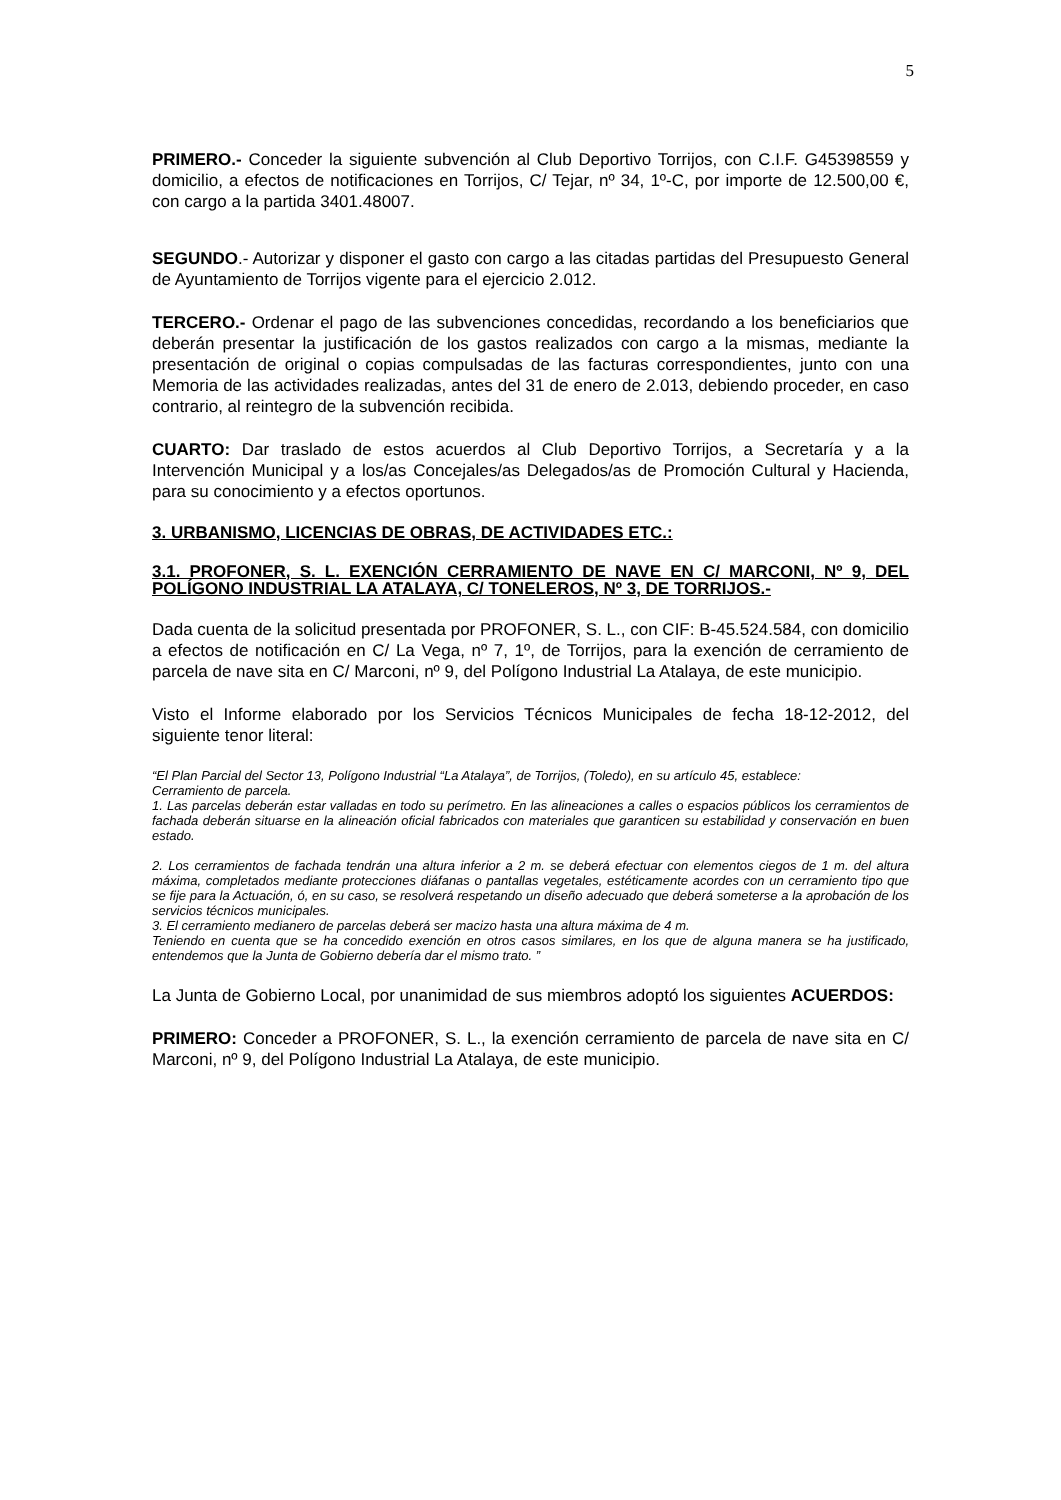5
PRIMERO.- Conceder la siguiente subvención al Club Deportivo Torrijos, con C.I.F. G45398559 y domicilio, a efectos de notificaciones en Torrijos, C/ Tejar, nº 34, 1º-C, por importe de 12.500,00 €, con cargo a la partida 3401.48007.
SEGUNDO.- Autorizar y disponer el gasto con cargo a las citadas partidas del Presupuesto General de Ayuntamiento de Torrijos vigente para el ejercicio 2.012.
TERCERO.- Ordenar el pago de las subvenciones concedidas, recordando a los beneficiarios que deberán presentar la justificación de los gastos realizados con cargo a la mismas, mediante la presentación de original o copias compulsadas de las facturas correspondientes, junto con una Memoria de las actividades realizadas, antes del 31 de enero de 2.013, debiendo proceder, en caso contrario, al reintegro de la subvención recibida.
CUARTO: Dar traslado de estos acuerdos al Club Deportivo Torrijos, a Secretaría y a la Intervención Municipal y a los/as Concejales/as Delegados/as de Promoción Cultural y Hacienda, para su conocimiento y a efectos oportunos.
3. URBANISMO, LICENCIAS DE OBRAS, DE ACTIVIDADES ETC.:
3.1. PROFONER, S. L. EXENCIÓN CERRAMIENTO DE NAVE EN C/ MARCONI, Nº 9, DEL POLÍGONO INDUSTRIAL LA ATALAYA, C/ TONELEROS, Nº 3, DE TORRIJOS.-
Dada cuenta de la solicitud presentada por PROFONER, S. L., con CIF: B-45.524.584, con domicilio a efectos de notificación en C/ La Vega, nº 7, 1º, de Torrijos, para la exención de cerramiento de parcela de nave sita en C/ Marconi, nº 9, del Polígono Industrial La Atalaya, de este municipio.
Visto el Informe elaborado por los Servicios Técnicos Municipales de fecha 18-12-2012, del siguiente tenor literal:
“El Plan Parcial del Sector 13, Polígono Industrial “La Atalaya”, de Torrijos, (Toledo), en su artículo 45, establece:
Cerramiento de parcela.
1. Las parcelas deberán estar valladas en todo su perímetro. En las alineaciones a calles o espacios públicos los cerramientos de fachada deberán situarse en la alineación oficial fabricados con materiales que garanticen su estabilidad y conservación en buen estado.
2. Los cerramientos de fachada tendrán una altura inferior a 2 m. se deberá efectuar con elementos ciegos de 1 m. del altura máxima, completados mediante protecciones diáfanas o pantallas vegetales, estéticamente acordes con un cerramiento tipo que se fije para la Actuación, ó, en su caso, se resolverá respetando un diseño adecuado que deberá someterse a la aprobación de los servicios técnicos municipales.
3. El cerramiento medianero de parcelas deberá ser macizo hasta una altura máxima de 4 m.
Teniendo en cuenta que se ha concedido exención en otros casos similares, en los que de alguna manera se ha justificado, entendemos que la Junta de Gobierno debería dar el mismo trato. ”
La Junta de Gobierno Local, por unanimidad de sus miembros adoptó los siguientes ACUERDOS:
PRIMERO: Conceder a PROFONER, S. L., la exención cerramiento de parcela de nave sita en C/ Marconi, nº 9, del Polígono Industrial La Atalaya, de este municipio.